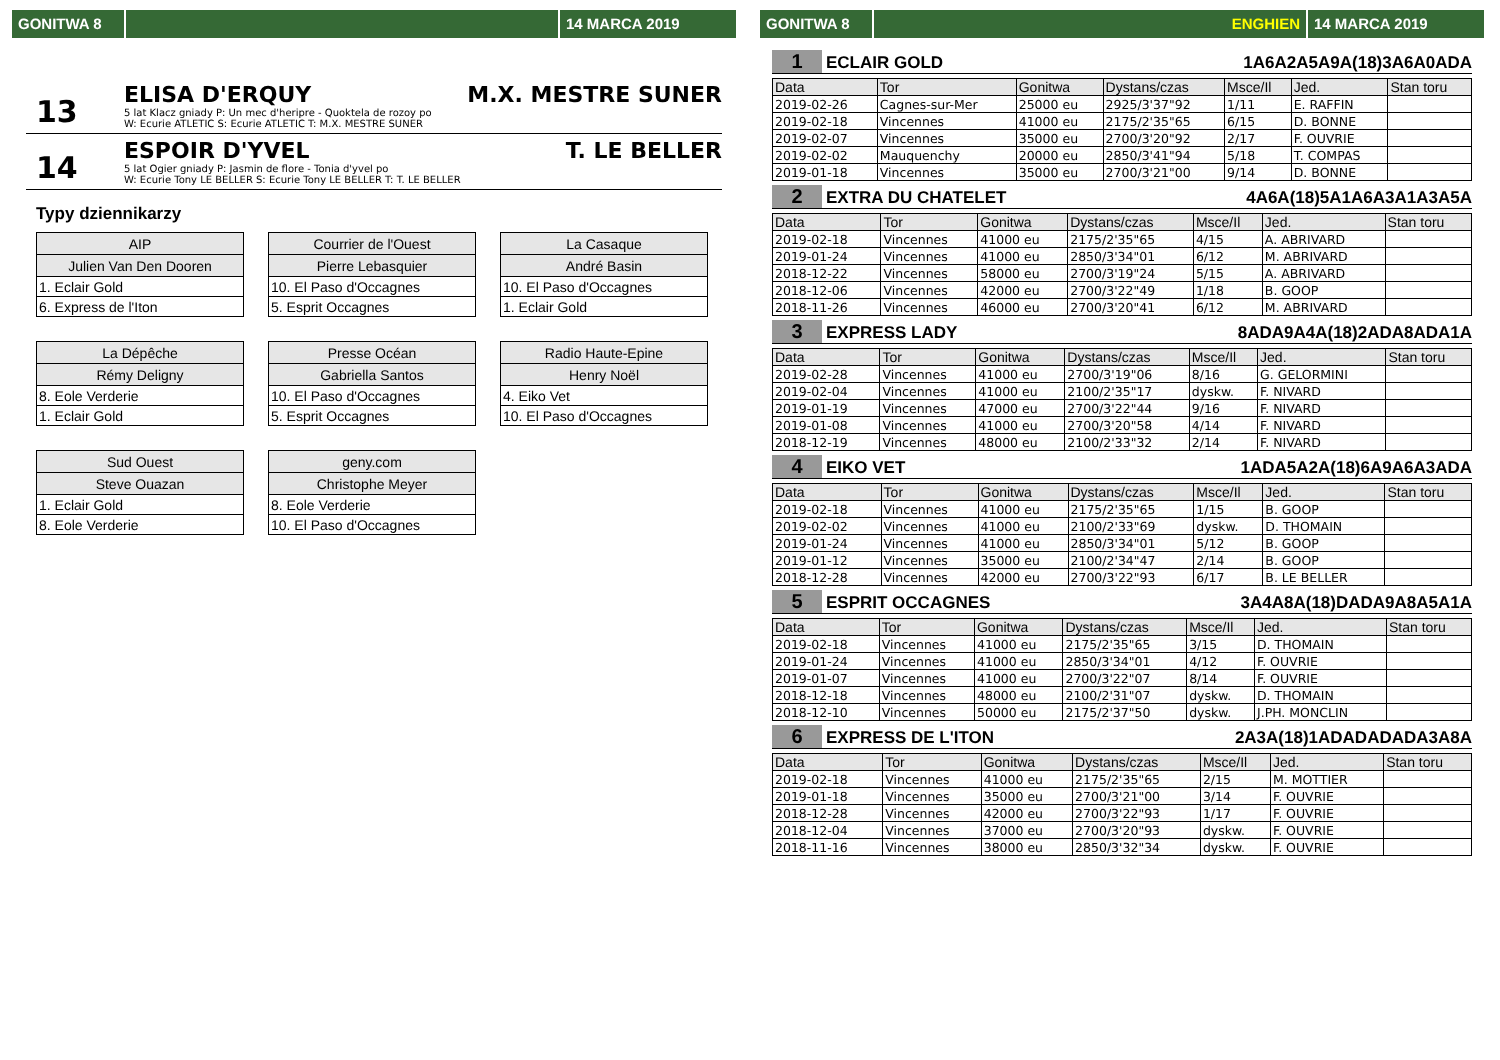GONITWA 8 14 MARCA 2019
13
ELISA D'ERQUY M.X. MESTRE SUNER
5 lat Klacz gniady P: Un mec d'heripre - Quoktela de rozoy po
W: Ecurie ATLETIC S: Ecurie ATLETIC T: M.X. MESTRE SUNER
14
ESPOIR D'YVEL T. LE BELLER
5 lat Ogier gniady P: Jasmin de flore - Tonia d'yvel po
W: Ecurie Tony LE BELLER S: Ecurie Tony LE BELLER T: T. LE BELLER
Typy dziennikarzy
| AIP |
| --- |
| Julien Van Den Dooren |
| 1. Eclair Gold |
| 6. Express de l'Iton |
| Courrier de l'Ouest |
| --- |
| Pierre Lebasquier |
| 10. El Paso d'Occagnes |
| 5. Esprit Occagnes |
| La Casaque |
| --- |
| André Basin |
| 10. El Paso d'Occagnes |
| 1. Eclair Gold |
| La Dépêche |
| --- |
| Rémy Deligny |
| 8. Eole Verderie |
| 1. Eclair Gold |
| Presse Océan |
| --- |
| Gabriella Santos |
| 10. El Paso d'Occagnes |
| 5. Esprit Occagnes |
| Radio Haute-Epine |
| --- |
| Henry Noël |
| 4. Eiko Vet |
| 10. El Paso d'Occagnes |
| Sud Ouest |
| --- |
| Steve Ouazan |
| 1. Eclair Gold |
| 8. Eole Verderie |
| geny.com |
| --- |
| Christophe Meyer |
| 8. Eole Verderie |
| 10. El Paso d'Occagnes |
GONITWA 8 ENGHIEN 14 MARCA 2019
1 ECLAIR GOLD 1A6A2A5A9A(18)3A6A0ADA
| Data | Tor | Gonitwa | Dystans/czas | Msce/Il | Jed. | Stan toru |
| --- | --- | --- | --- | --- | --- | --- |
| 2019-02-26 | Cagnes-sur-Mer | 25000 eu | 2925/3'37"92 | 1/11 | E. RAFFIN | |
| 2019-02-18 | Vincennes | 41000 eu | 2175/2'35"65 | 6/15 | D. BONNE | |
| 2019-02-07 | Vincennes | 35000 eu | 2700/3'20"92 | 2/17 | F. OUVRIE | |
| 2019-02-02 | Mauquenchy | 20000 eu | 2850/3'41"94 | 5/18 | T. COMPAS | |
| 2019-01-18 | Vincennes | 35000 eu | 2700/3'21"00 | 9/14 | D. BONNE | |
2 EXTRA DU CHATELET 4A6A(18)5A1A6A3A1A3A5A
| Data | Tor | Gonitwa | Dystans/czas | Msce/Il | Jed. | Stan toru |
| --- | --- | --- | --- | --- | --- | --- |
| 2019-02-18 | Vincennes | 41000 eu | 2175/2'35"65 | 4/15 | A. ABRIVARD | |
| 2019-01-24 | Vincennes | 41000 eu | 2850/3'34"01 | 6/12 | M. ABRIVARD | |
| 2018-12-22 | Vincennes | 58000 eu | 2700/3'19"24 | 5/15 | A. ABRIVARD | |
| 2018-12-06 | Vincennes | 42000 eu | 2700/3'22"49 | 1/18 | B. GOOP | |
| 2018-11-26 | Vincennes | 46000 eu | 2700/3'20"41 | 6/12 | M. ABRIVARD | |
3 EXPRESS LADY 8ADA9A4A(18)2ADA8ADA1A
| Data | Tor | Gonitwa | Dystans/czas | Msce/Il | Jed. | Stan toru |
| --- | --- | --- | --- | --- | --- | --- |
| 2019-02-28 | Vincennes | 41000 eu | 2700/3'19"06 | 8/16 | G. GELORMINI | |
| 2019-02-04 | Vincennes | 41000 eu | 2100/2'35"17 | dyskw. | F. NIVARD | |
| 2019-01-19 | Vincennes | 47000 eu | 2700/3'22"44 | 9/16 | F. NIVARD | |
| 2019-01-08 | Vincennes | 41000 eu | 2700/3'20"58 | 4/14 | F. NIVARD | |
| 2018-12-19 | Vincennes | 48000 eu | 2100/2'33"32 | 2/14 | F. NIVARD | |
4 EIKO VET 1ADA5A2A(18)6A9A6A3ADA
| Data | Tor | Gonitwa | Dystans/czas | Msce/Il | Jed. | Stan toru |
| --- | --- | --- | --- | --- | --- | --- |
| 2019-02-18 | Vincennes | 41000 eu | 2175/2'35"65 | 1/15 | B. GOOP | |
| 2019-02-02 | Vincennes | 41000 eu | 2100/2'33"69 | dyskw. | D. THOMAIN | |
| 2019-01-24 | Vincennes | 41000 eu | 2850/3'34"01 | 5/12 | B. GOOP | |
| 2019-01-12 | Vincennes | 35000 eu | 2100/2'34"47 | 2/14 | B. GOOP | |
| 2018-12-28 | Vincennes | 42000 eu | 2700/3'22"93 | 6/17 | B. LE BELLER | |
5 ESPRIT OCCAGNES 3A4A8A(18)DADA9A8A5A1A
| Data | Tor | Gonitwa | Dystans/czas | Msce/Il | Jed. | Stan toru |
| --- | --- | --- | --- | --- | --- | --- |
| 2019-02-18 | Vincennes | 41000 eu | 2175/2'35"65 | 3/15 | D. THOMAIN | |
| 2019-01-24 | Vincennes | 41000 eu | 2850/3'34"01 | 4/12 | F. OUVRIE | |
| 2019-01-07 | Vincennes | 41000 eu | 2700/3'22"07 | 8/14 | F. OUVRIE | |
| 2018-12-18 | Vincennes | 48000 eu | 2100/2'31"07 | dyskw. | D. THOMAIN | |
| 2018-12-10 | Vincennes | 50000 eu | 2175/2'37"50 | dyskw. | J.PH. MONCLIN | |
6 EXPRESS DE L'ITON 2A3A(18)1ADADADADA3A8A
| Data | Tor | Gonitwa | Dystans/czas | Msce/Il | Jed. | Stan toru |
| --- | --- | --- | --- | --- | --- | --- |
| 2019-02-18 | Vincennes | 41000 eu | 2175/2'35"65 | 2/15 | M. MOTTIER | |
| 2019-01-18 | Vincennes | 35000 eu | 2700/3'21"00 | 3/14 | F. OUVRIE | |
| 2018-12-28 | Vincennes | 42000 eu | 2700/3'22"93 | 1/17 | F. OUVRIE | |
| 2018-12-04 | Vincennes | 37000 eu | 2700/3'20"93 | dyskw. | F. OUVRIE | |
| 2018-11-16 | Vincennes | 38000 eu | 2850/3'32"34 | dyskw. | F. OUVRIE | |